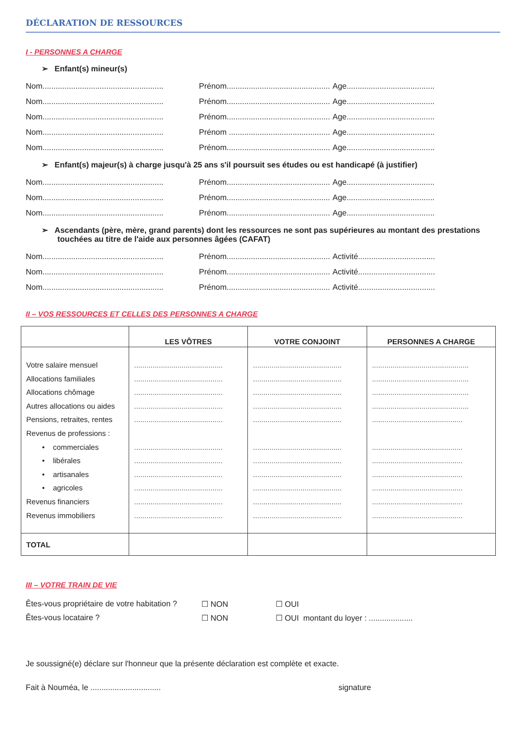DÉCLARATION DE RESSOURCES
I - PERSONNES A CHARGE
➢ Enfant(s) mineur(s)
Nom....................................................... Prénom............................................... Age........................................
Nom....................................................... Prénom............................................... Age........................................
Nom....................................................... Prénom............................................... Age........................................
Nom....................................................... Prénom .............................................. Age........................................
Nom....................................................... Prénom............................................... Age........................................
➢ Enfant(s) majeur(s) à charge jusqu'à 25 ans s'il poursuit ses études ou est handicapé (à justifier)
Nom....................................................... Prénom............................................... Age........................................
Nom....................................................... Prénom............................................... Age........................................
Nom....................................................... Prénom............................................... Age........................................
➢ Ascendants (père, mère, grand parents) dont les ressources ne sont pas supérieures au montant des prestations touchées au titre de l'aide aux personnes âgées (CAFAT)
Nom....................................................... Prénom............................................... Activité...................................
Nom....................................................... Prénom............................................... Activité...................................
Nom....................................................... Prénom............................................... Activité...................................
II – VOS RESSOURCES ET CELLES DES PERSONNES A CHARGE
| | LES VÔTRES | VOTRE CONJOINT | PERSONNES A CHARGE |
| --- | --- | --- | --- |
| Votre salaire mensuel Allocations familiales Allocations chômage Autres allocations ou aides Pensions, retraites, rentes Revenus de professions : • commerciales • libérales • artisanales • agricoles Revenus financiers Revenus immobiliers | ........................................... ........................................... ........................................... ........................................... ........................................... ........................................... ........................................... ........................................... ........................................... ........................................... ........................................... | ........................................... ........................................... ........................................... ........................................... ........................................... ........................................... ........................................... ........................................... ........................................... ........................................... ........................................... | ............................................... ............................................... ............................................... ............................................... ............................................ ............................................ ............................................ ............................................ ............................................ ............................................ ............................................ |
| TOTAL | | | |
III – VOTRE TRAIN DE VIE
Êtes-vous propriétaire de votre habitation ? ☐ NON ☐ OUI
Êtes-vous locataire ? ☐ NON ☐ OUI montant du loyer : ....................
Je soussigné(e) déclare sur l'honneur que la présente déclaration est complète et exacte.
Fait à Nouméa, le ................................ signature